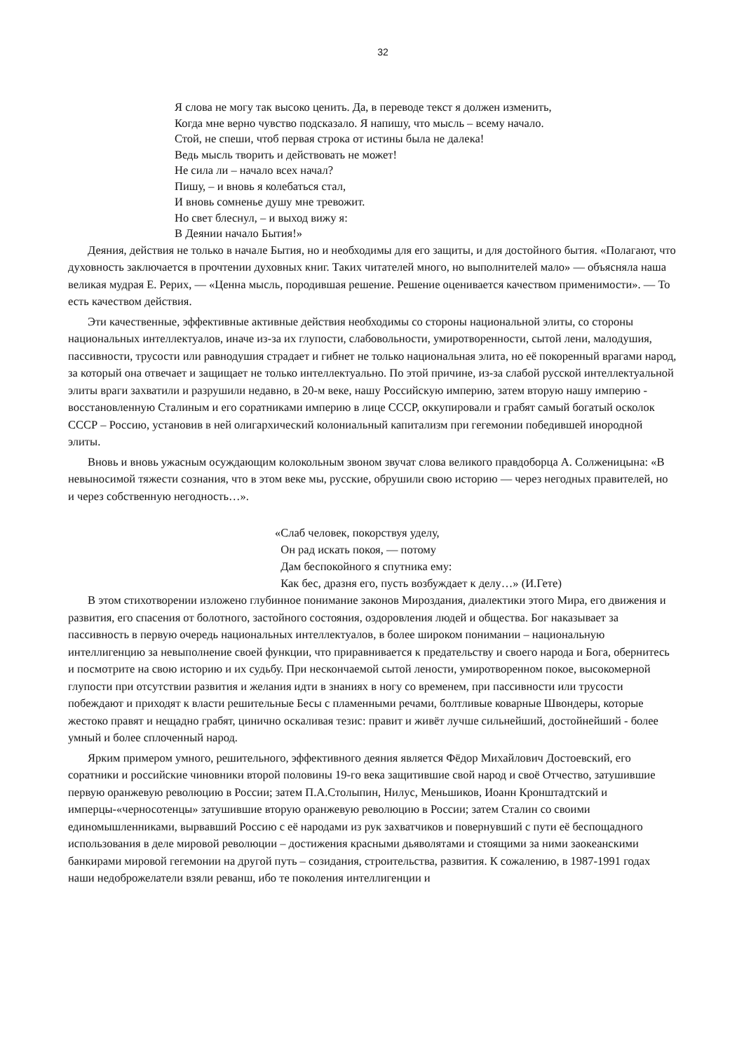32
Я слова не могу так высоко ценить. Да, в переводе текст я должен изменить,
Когда мне верно чувство подсказало. Я напишу, что мысль – всему начало.
Стой, не спеши, чтоб первая строка от истины была не далека!
Ведь мысль творить и действовать не может!
Не сила ли – начало всех начал?
Пишу, – и вновь я колебаться стал,
И вновь сомненье душу мне тревожит.
Но свет блеснул, – и выход вижу я:
В Деянии начало Бытия!»
Деяния, действия не только в начале Бытия, но и необходимы для его защиты, и для достойного бытия. «Полагают, что духовность заключается в прочтении духовных книг. Таких читателей много, но выполнителей мало» — объясняла наша великая мудрая Е. Рерих, — «Ценна мысль, породившая решение. Решение оценивается качеством применимости». — То есть качеством действия.
Эти качественные, эффективные активные действия необходимы со стороны национальной элиты, со стороны национальных интеллектуалов, иначе из-за их глупости, слабовольности, умиротворенности, сытой лени, малодушия, пассивности, трусости или равнодушия страдает и гибнет не только национальная элита, но её покоренный врагами народ, за который она отвечает и защищает не только интеллектуально. По этой причине, из-за слабой русской интеллектуальной элиты враги захватили и разрушили недавно, в 20-м веке, нашу Российскую империю, затем вторую нашу империю - восстановленную Сталиным и его соратниками империю в лице СССР, оккупировали и грабят самый богатый осколок СССР – Россию, установив в ней олигархический колониальный капитализм при гегемонии победившей инородной элиты.
Вновь и вновь ужасным осуждающим колокольным звоном звучат слова великого правдоборца А. Солженицына: «В невыносимой тяжести сознания, что в этом веке мы, русские, обрушили свою историю — через негодных правителей, но и через собственную негодность…».
«Слаб человек, покорствуя уделу,
Он рад искать покоя, — потому
Дам беспокойного я спутника ему:
Как бес, дразня его, пусть возбуждает к делу…» (И.Гете)
В этом стихотворении изложено глубинное понимание законов Мироздания, диалектики этого Мира, его движения и развития, его спасения от болотного, застойного состояния, оздоровления людей и общества. Бог наказывает за пассивность в первую очередь национальных интеллектуалов, в более широком понимании – национальную интеллигенцию за невыполнение своей функции, что приравнивается к предательству и своего народа и Бога, обернитесь и посмотрите на свою историю и их судьбу. При нескончаемой сытой лености, умиротворенном покое, высокомерной глупости при отсутствии развития и желания идти в знаниях в ногу со временем, при пассивности или трусости побеждают и приходят к власти решительные Бесы с пламенными речами, болтливые коварные Швондеры, которые жестоко правят и нещадно грабят, цинично оскаливая тезис: правит и живёт лучше сильнейший, достойнейший - более умный и более сплоченный народ.
Ярким примером умного, решительного, эффективного деяния является Фёдор Михайлович Достоевский, его соратники и российские чиновники второй половины 19-го века защитившие свой народ и своё Отчество, затушившие первую оранжевую революцию в России; затем П.А.Столыпин, Нилус, Меньшиков, Иоанн Кронштадтский и имперцы-«черносотенцы» затушившие вторую оранжевую революцию в России; затем Сталин со своими единомышленниками, вырвавший Россию с её народами из рук захватчиков и повернувший с пути её беспощадного использования в деле мировой революции – достижения красными дьяволятами и стоящими за ними заокеанскими банкирами мировой гегемонии на другой путь – созидания, строительства, развития. К сожалению, в 1987-1991 годах наши недоброжелатели взяли реванш, ибо те поколения интеллигенции и